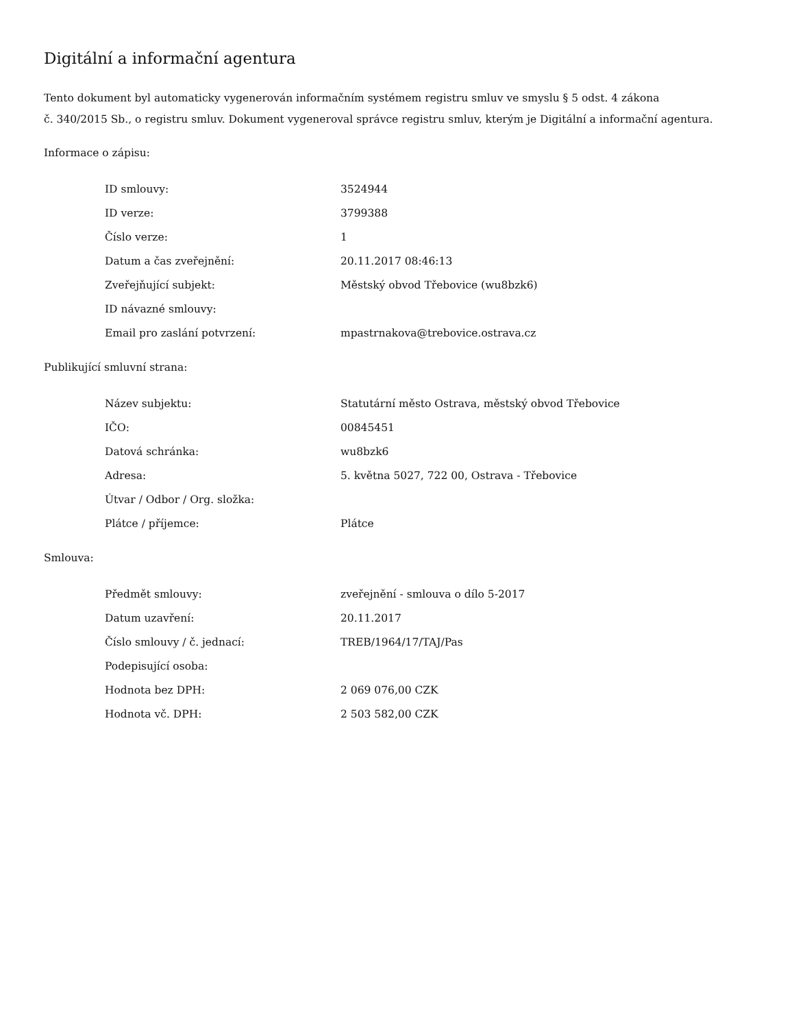Digitální a informační agentura
Tento dokument byl automaticky vygenerován informačním systémem registru smluv ve smyslu § 5 odst. 4 zákona
č. 340/2015 Sb., o registru smluv. Dokument vygeneroval správce registru smluv, kterým je Digitální a informační agentura.
Informace o zápisu:
| ID smlouvy: | 3524944 |
| ID verze: | 3799388 |
| Číslo verze: | 1 |
| Datum a čas zveřejnění: | 20.11.2017 08:46:13 |
| Zveřejňující subjekt: | Městský obvod Třebovice (wu8bzk6) |
| ID návazné smlouvy: | |
| Email pro zaslání potvrzení: | mpastrnakova@trebovice.ostrava.cz |
Publikující smluvní strana:
| Název subjektu: | Statutární město Ostrava, městský obvod Třebovice |
| IČO: | 00845451 |
| Datová schránka: | wu8bzk6 |
| Adresa: | 5. května 5027, 722 00, Ostrava - Třebovice |
| Útvar / Odbor / Org. složka: | |
| Plátce / příjemce: | Plátce |
Smlouva:
| Předmět smlouvy: | zveřejnění - smlouva o dílo 5-2017 |
| Datum uzavření: | 20.11.2017 |
| Číslo smlouvy / č. jednací: | TREB/1964/17/TAJ/Pas |
| Podepisující osoba: | |
| Hodnota bez DPH: | 2 069 076,00 CZK |
| Hodnota vč. DPH: | 2 503 582,00 CZK |